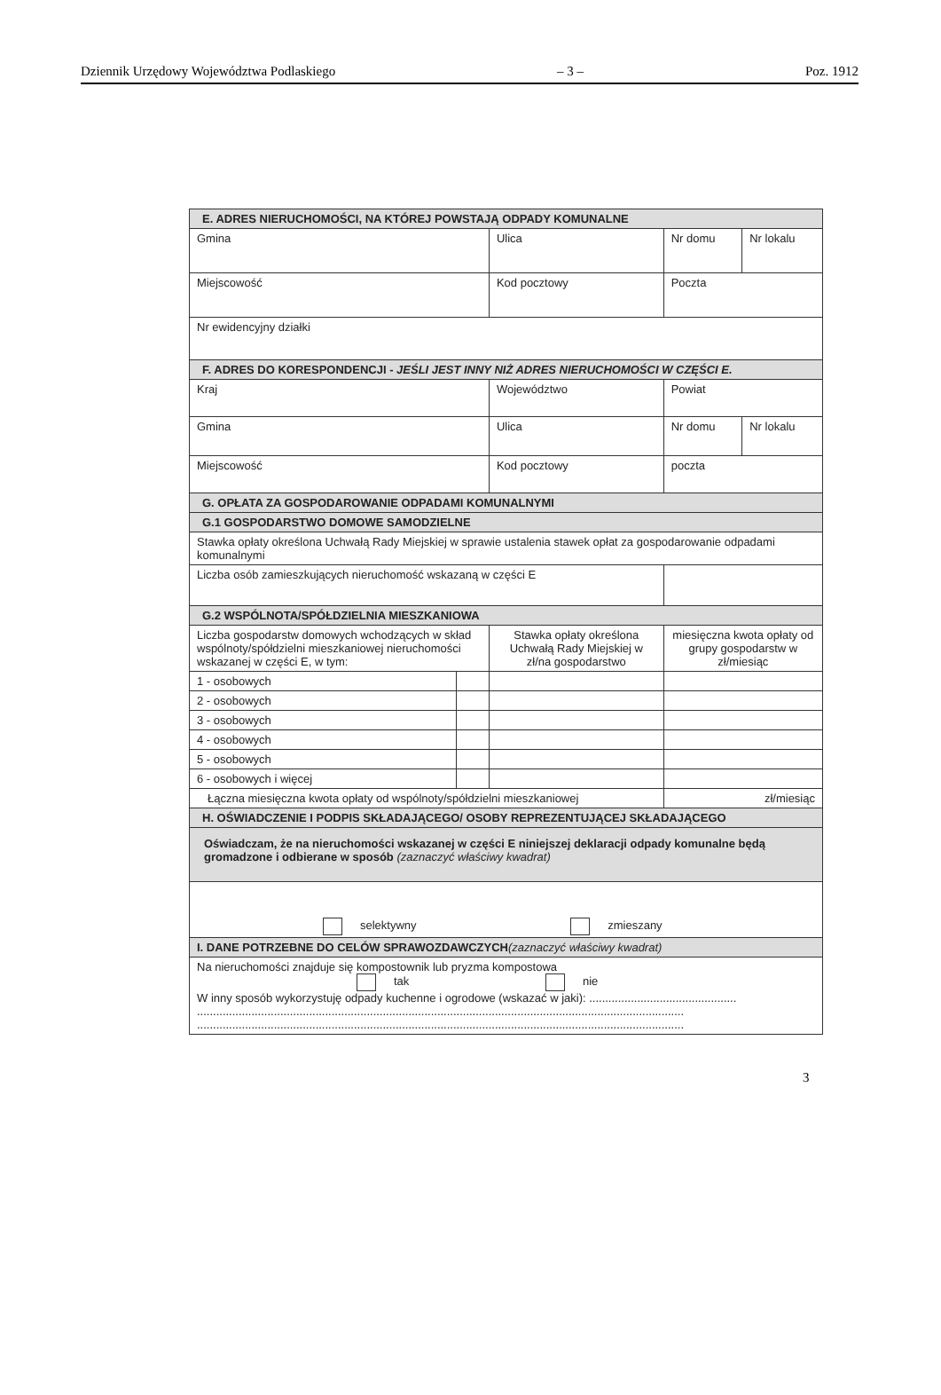Dziennik Urzędowy Województwa Podlaskiego – 3 – Poz. 1912
| E. ADRES NIERUCHOMOŚCI, NA KTÓREJ POWSTAJĄ ODPADY KOMUNALNE | | | | |
| Gmina | | Ulica | Nr domu | Nr lokalu |
| Miejscowość | | Kod pocztowy | Poczta | |
| Nr ewidencyjny działki | | | | |
| F. ADRES DO KORESPONDENCJI - JEŚLI JEST INNY NIŻ ADRES NIERUCHOMOŚCI W CZĘŚCI E. | | | | |
| Kraj | | Województwo | Powiat | |
| Gmina | | Ulica | Nr domu | Nr lokalu |
| Miejscowość | | Kod pocztowy | poczta | |
| G. OPŁATA ZA GOSPODAROWANIE ODPADAMI KOMUNALNYMI | | | | |
| G.1 GOSPODARSTWO DOMOWE SAMODZIELNE | | | | |
| Stawka opłaty określona Uchwałą Rady Miejskiej w sprawie ustalenia stawek opłat za gospodarowanie odpadami komunalnymi | | | | |
| Liczba osób zamieszkujących nieruchomość wskazaną w części E | | | | |
| G.2 WSPÓLNOTA/SPÓŁDZIELNIA MIESZKANIOWA | | | | |
| Liczba gospodarstw domowych wchodzących w skład wspólnoty/spółdzielni mieszkaniowej nieruchomości wskazanej w części E, w tym: | | Stawka opłaty określona Uchwałą Rady Miejskiej w zł/na gospodarstwo | miesięczna kwota opłaty od grupy gospodarstw w zł/miesiąc | |
| 1 - osobowych | | | | |
| 2 - osobowych | | | | |
| 3 - osobowych | | | | |
| 4 - osobowych | | | | |
| 5 - osobowych | | | | |
| 6 - osobowych i więcej | | | | |
| Łączna miesięczna kwota opłaty od wspólnoty/spółdzielni mieszkaniowej | | | zł/miesiąc | |
| H. OŚWIADCZENIE I PODPIS SKŁADAJĄCEGO/ OSOBY REPREZENTUJĄCEJ SKŁADAJĄCEGO | | | | |
| Oświadczam, że na nieruchomości wskazanej w części E niniejszej deklaracji odpady komunalne będą gromadzone i odbierane w sposób (zaznaczyć właściwy kwadrat) | | | | |
| selektywny zmieszany | | | | |
| I. DANE POTRZEBNE DO CELÓW SPRAWOZDAWCZYCH (zaznaczyć właściwy kwadrat) | | | | |
| Na nieruchomości znajduje się kompostownik lub pryzma kompostowa tak nie W inny sposób wykorzystuję odpady kuchenne i ogrodowe (wskazać w jaki): .............................................. ........................................................................................................................................................ ........................................................................................................................................................ | | | | |
3